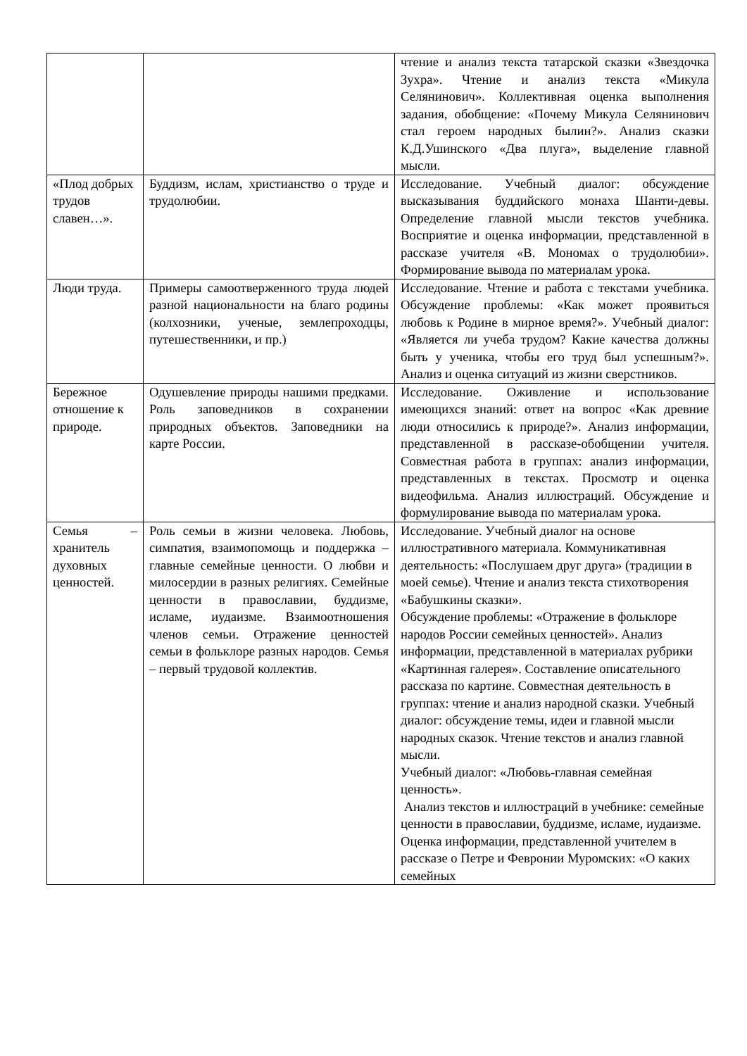| | | чтение и анализ текста татарской сказки «Звездочка Зухра». Чтение и анализ текста «Микула Селянинович». Коллективная оценка выполнения задания, обобщение: «Почему Микула Селянинович стал героем народных былин?». Анализ сказки К.Д.Ушинского «Два плуга», выделение главной мысли. |
| «Плод добрых трудов славен…». | Буддизм, ислам, христианство о труде и трудолюбии. | Исследование. Учебный диалог: обсуждение высказывания буддийского монаха Шанти-девы. Определение главной мысли текстов учебника. Восприятие и оценка информации, представленной в рассказе учителя «В. Мономах о трудолюбии». Формирование вывода по материалам урока. |
| Люди труда. | Примеры самоотверженного труда людей разной национальности на благо родины (колхозники, ученые, землепроходцы, путешественники, и пр.) | Исследование. Чтение и работа с текстами учебника. Обсуждение проблемы: «Как может проявиться любовь к Родине в мирное время?». Учебный диалог: «Является ли учеба трудом? Какие качества должны быть у ученика, чтобы его труд был успешным?». Анализ и оценка ситуаций из жизни сверстников. |
| Бережное отношение к природе. | Одушевление природы нашими предками. Роль заповедников в сохранении природных объектов. Заповедники на карте России. | Исследование. Оживление и использование имеющихся знаний: ответ на вопрос «Как древние люди относились к природе?». Анализ информации, представленной в рассказе-обобщении учителя. Совместная работа в группах: анализ информации, представленных в текстах. Просмотр и оценка видеофильма. Анализ иллюстраций. Обсуждение и формулирование вывода по материалам урока. |
| Семья – хранитель духовных ценностей. | Роль семьи в жизни человека. Любовь, симпатия, взаимопомощь и поддержка – главные семейные ценности. О любви и милосердии в разных религиях. Семейные ценности в православии, буддизме, исламе, иудаизме. Взаимоотношения членов семьи. Отражение ценностей семьи в фольклоре разных народов. Семья – первый трудовой коллектив. | Исследование. Учебный диалог на основе иллюстративного материала. Коммуникативная деятельность: «Послушаем друг друга» (традиции в моей семье). Чтение и анализ текста стихотворения «Бабушкины сказки». Обсуждение проблемы: «Отражение в фольклоре народов России семейных ценностей». Анализ информации, представленной в материалах рубрики «Картинная галерея». Составление описательного рассказа по картине. Совместная деятельность в группах: чтение и анализ народной сказки. Учебный диалог: обсуждение темы, идеи и главной мысли народных сказок. Чтение текстов и анализ главной мысли. Учебный диалог: «Любовь-главная семейная ценность». Анализ текстов и иллюстраций в учебнике: семейные ценности в православии, буддизме, исламе, иудаизме. Оценка информации, представленной учителем в рассказе о Петре и Февронии Муромских: «О каких семейных |